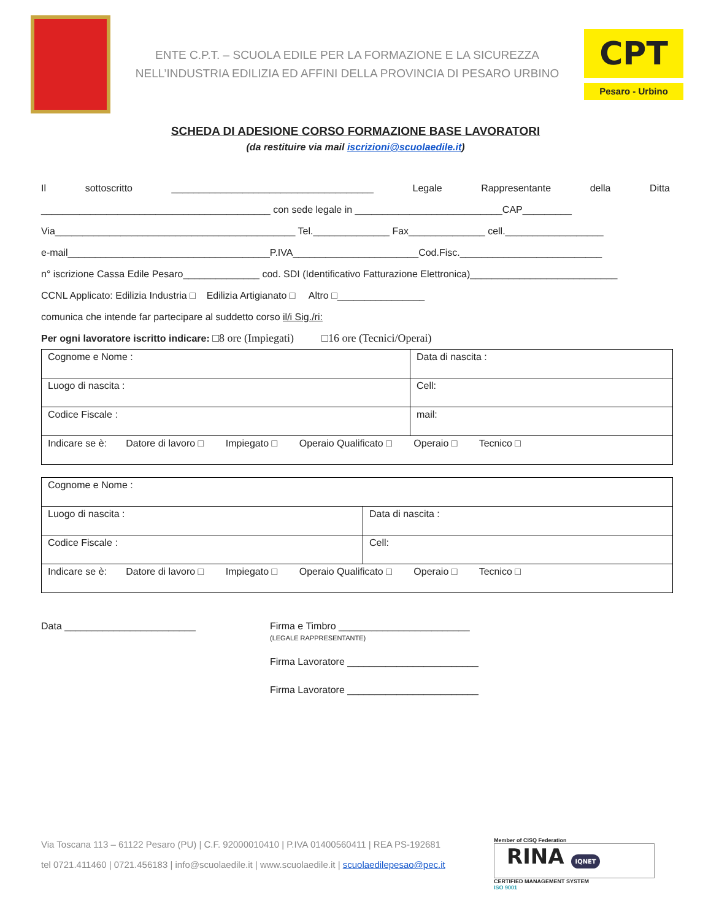ENTE C.P.T. – SCUOLA EDILE PER LA FORMAZIONE E LA SICUREZZA
NELL’INDUSTRIA EDILIZIA ED AFFINI DELLA PROVINCIA DI PESARO URBINO
CPT
Pesaro - Urbino
SCHEDA DI ADESIONE CORSO FORMAZIONE BASE LAVORATORI
(da restituire via mail iscrizioni@scuolaedile.it)
Il sottoscritto _____________________________________ Legale Rappresentante della Ditta
__________________________________________ con sede legale in ___________________________CAP_________
Via____________________________________________ Tel.______________ Fax______________ cell.__________________
e-mail_____________________________________P.IVA_______________________Cod.Fisc.__________________________
n° iscrizione Cassa Edile Pesaro______________ cod. SDI (Identificativo Fatturazione Elettronica)___________________________
CCNL Applicato: Edilizia Industria □ Edilizia Artigianato □ Altro □________________
comunica che intende far partecipare al suddetto corso il/i Sig./ri:
Per ogni lavoratore iscritto indicare: □8 ore (Impiegati) □16 ore (Tecnici/Operai)
| Cognome e Nome : | Data di nascita : |
| Luogo di nascita : | Cell: |
| Codice Fiscale : | mail: |
| Indicare se è: Datore di lavoro □ Impiegato □ Operaio Qualificato □ Operaio □ Tecnico □ | |
| Cognome e Nome : | |
| Luogo di nascita : | Data di nascita : |
| Codice Fiscale : | Cell: |
| Indicare se è: Datore di lavoro □ Impiegato □ Operaio Qualificato □ Operaio □ Tecnico □ | |
Data ________________________ Firma e Timbro ________________________
(LEGALE RAPPRESENTANTE)
Firma Lavoratore ________________________
Firma Lavoratore ________________________
Via Toscana 113 – 61122 Pesaro (PU) | C.F. 92000010410 | P.IVA 01400560411 | REA PS-192681
tel 0721.411460 | 0721.456183 | info@scuolaedile.it | www.scuolaedile.it | scuolaedilepesao@pec.it
Member of CISQ Federation
RINA IQNET
CERTIFIED MANAGEMENT SYSTEM
ISO 9001